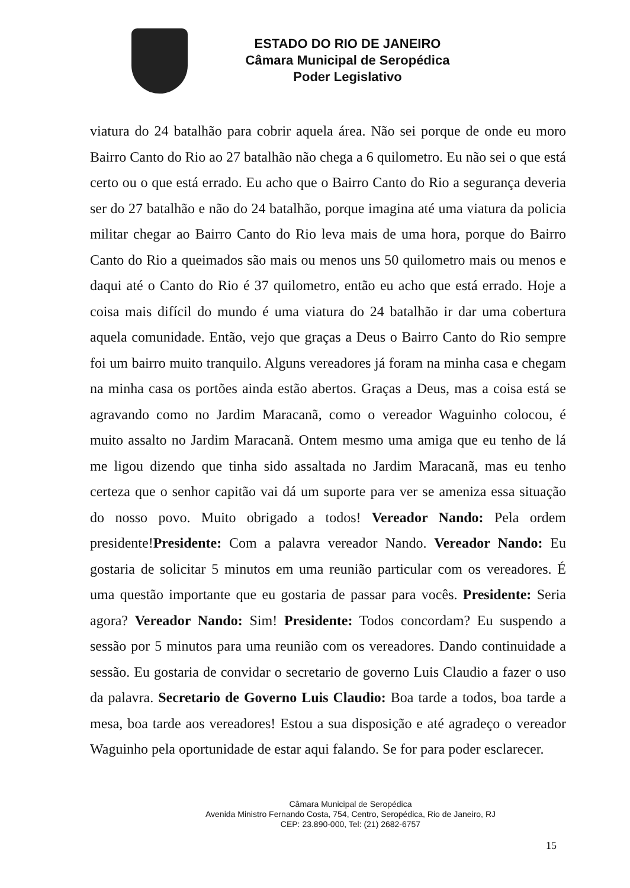ESTADO DO RIO DE JANEIRO
Câmara Municipal de Seropédica
Poder Legislativo
viatura do 24 batalhão para cobrir aquela área. Não sei porque de onde eu moro Bairro Canto do Rio ao 27 batalhão não chega a 6 quilometro. Eu não sei o que está certo ou o que está errado. Eu acho que o Bairro Canto do Rio a segurança deveria ser do 27 batalhão e não do 24 batalhão, porque imagina até uma viatura da policia militar chegar ao Bairro Canto do Rio leva mais de uma hora, porque do Bairro Canto do Rio a queimados são mais ou menos uns 50 quilometro mais ou menos e daqui até o Canto do Rio é 37 quilometro, então eu acho que está errado. Hoje a coisa mais difícil do mundo é uma viatura do 24 batalhão ir dar uma cobertura aquela comunidade. Então, vejo que graças a Deus o Bairro Canto do Rio sempre foi um bairro muito tranquilo. Alguns vereadores já foram na minha casa e chegam na minha casa os portões ainda estão abertos. Graças a Deus, mas a coisa está se agravando como no Jardim Maracanã, como o vereador Waguinho colocou, é muito assalto no Jardim Maracanã. Ontem mesmo uma amiga que eu tenho de lá me ligou dizendo que tinha sido assaltada no Jardim Maracanã, mas eu tenho certeza que o senhor capitão vai dá um suporte para ver se ameniza essa situação do nosso povo. Muito obrigado a todos! Vereador Nando: Pela ordem presidente!Presidente: Com a palavra vereador Nando. Vereador Nando: Eu gostaria de solicitar 5 minutos em uma reunião particular com os vereadores. É uma questão importante que eu gostaria de passar para vocês. Presidente: Seria agora? Vereador Nando: Sim! Presidente: Todos concordam? Eu suspendo a sessão por 5 minutos para uma reunião com os vereadores. Dando continuidade a sessão. Eu gostaria de convidar o secretario de governo Luis Claudio a fazer o uso da palavra. Secretario de Governo Luis Claudio: Boa tarde a todos, boa tarde a mesa, boa tarde aos vereadores! Estou a sua disposição e até agradeço o vereador Waguinho pela oportunidade de estar aqui falando. Se for para poder esclarecer.
Câmara Municipal de Seropédica
Avenida Ministro Fernando Costa, 754, Centro, Seropédica, Rio de Janeiro, RJ
CEP: 23.890-000, Tel: (21) 2682-6757
15